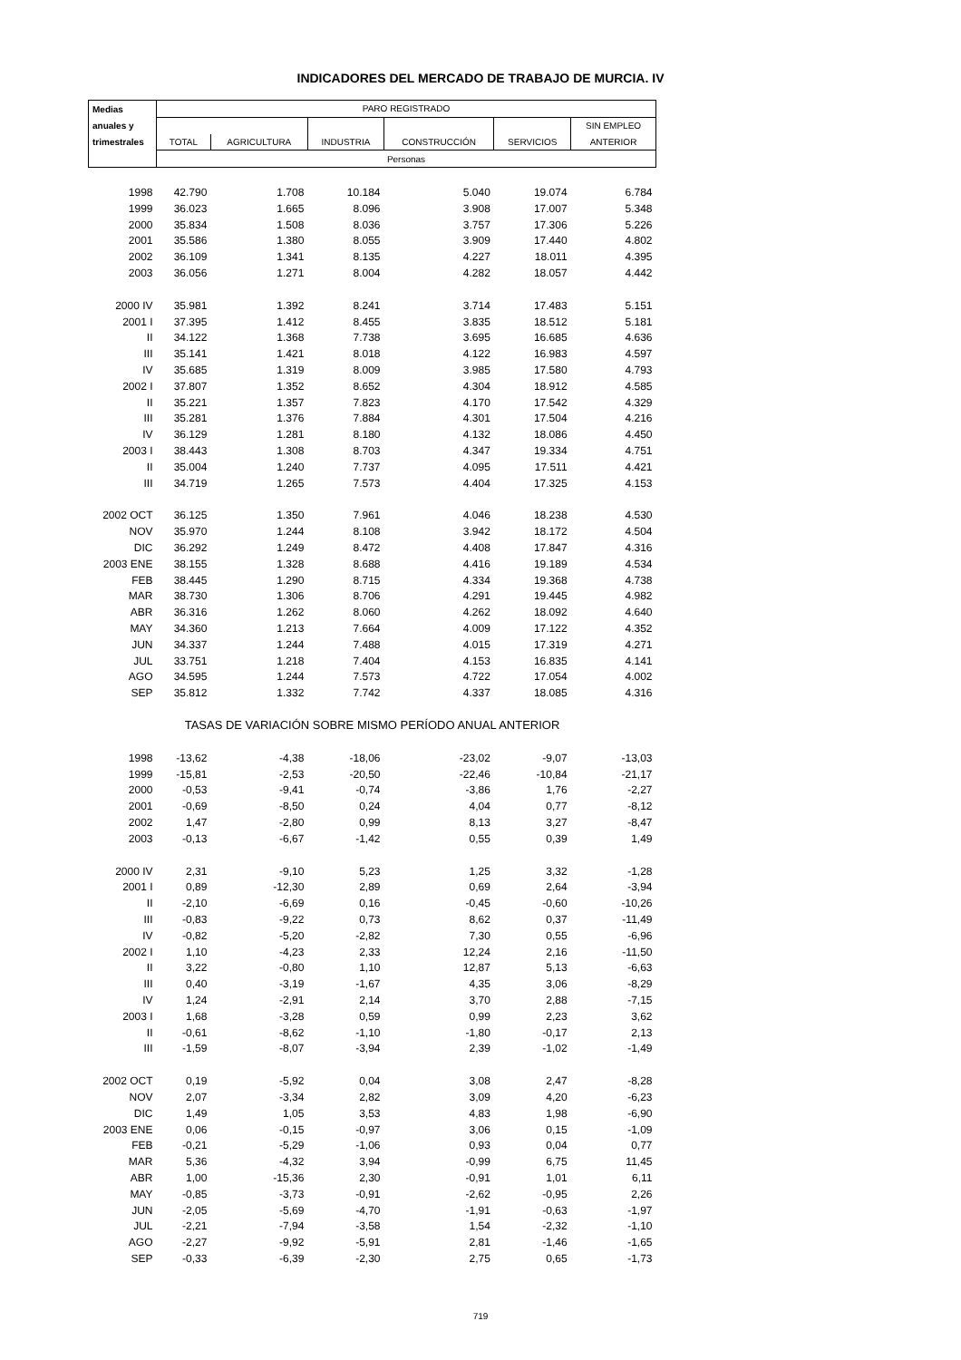INDICADORES DEL MERCADO DE TRABAJO DE MURCIA. IV
| Medias | PARO REGISTRADO | | | | | |
| --- | --- | --- | --- | --- | --- | --- |
| anuales y | | | | | | SIN EMPLEO |
| trimestrales | TOTAL | AGRICULTURA | INDUSTRIA | CONSTRUCCIÓN | SERVICIOS | ANTERIOR |
| | Personas | | | | | |
| 1998 | 42.790 | 1.708 | 10.184 | 5.040 | 19.074 | 6.784 |
| 1999 | 36.023 | 1.665 | 8.096 | 3.908 | 17.007 | 5.348 |
| 2000 | 35.834 | 1.508 | 8.036 | 3.757 | 17.306 | 5.226 |
| 2001 | 35.586 | 1.380 | 8.055 | 3.909 | 17.440 | 4.802 |
| 2002 | 36.109 | 1.341 | 8.135 | 4.227 | 18.011 | 4.395 |
| 2003 | 36.056 | 1.271 | 8.004 | 4.282 | 18.057 | 4.442 |
| 2000 IV | 35.981 | 1.392 | 8.241 | 3.714 | 17.483 | 5.151 |
| 2001 I | 37.395 | 1.412 | 8.455 | 3.835 | 18.512 | 5.181 |
| II | 34.122 | 1.368 | 7.738 | 3.695 | 16.685 | 4.636 |
| III | 35.141 | 1.421 | 8.018 | 4.122 | 16.983 | 4.597 |
| IV | 35.685 | 1.319 | 8.009 | 3.985 | 17.580 | 4.793 |
| 2002 I | 37.807 | 1.352 | 8.652 | 4.304 | 18.912 | 4.585 |
| II | 35.221 | 1.357 | 7.823 | 4.170 | 17.542 | 4.329 |
| III | 35.281 | 1.376 | 7.884 | 4.301 | 17.504 | 4.216 |
| IV | 36.129 | 1.281 | 8.180 | 4.132 | 18.086 | 4.450 |
| 2003 I | 38.443 | 1.308 | 8.703 | 4.347 | 19.334 | 4.751 |
| II | 35.004 | 1.240 | 7.737 | 4.095 | 17.511 | 4.421 |
| III | 34.719 | 1.265 | 7.573 | 4.404 | 17.325 | 4.153 |
| 2002 OCT | 36.125 | 1.350 | 7.961 | 4.046 | 18.238 | 4.530 |
| NOV | 35.970 | 1.244 | 8.108 | 3.942 | 18.172 | 4.504 |
| DIC | 36.292 | 1.249 | 8.472 | 4.408 | 17.847 | 4.316 |
| 2003 ENE | 38.155 | 1.328 | 8.688 | 4.416 | 19.189 | 4.534 |
| FEB | 38.445 | 1.290 | 8.715 | 4.334 | 19.368 | 4.738 |
| MAR | 38.730 | 1.306 | 8.706 | 4.291 | 19.445 | 4.982 |
| ABR | 36.316 | 1.262 | 8.060 | 4.262 | 18.092 | 4.640 |
| MAY | 34.360 | 1.213 | 7.664 | 4.009 | 17.122 | 4.352 |
| JUN | 34.337 | 1.244 | 7.488 | 4.015 | 17.319 | 4.271 |
| JUL | 33.751 | 1.218 | 7.404 | 4.153 | 16.835 | 4.141 |
| AGO | 34.595 | 1.244 | 7.573 | 4.722 | 17.054 | 4.002 |
| SEP | 35.812 | 1.332 | 7.742 | 4.337 | 18.085 | 4.316 |
| TASAS DE VARIACIÓN SOBRE MISMO PERÍODO ANUAL ANTERIOR | | | | | | |
| 1998 | -13,62 | -4,38 | -18,06 | -23,02 | -9,07 | -13,03 |
| 1999 | -15,81 | -2,53 | -20,50 | -22,46 | -10,84 | -21,17 |
| 2000 | -0,53 | -9,41 | -0,74 | -3,86 | 1,76 | -2,27 |
| 2001 | -0,69 | -8,50 | 0,24 | 4,04 | 0,77 | -8,12 |
| 2002 | 1,47 | -2,80 | 0,99 | 8,13 | 3,27 | -8,47 |
| 2003 | -0,13 | -6,67 | -1,42 | 0,55 | 0,39 | 1,49 |
| 2000 IV | 2,31 | -9,10 | 5,23 | 1,25 | 3,32 | -1,28 |
| 2001 I | 0,89 | -12,30 | 2,89 | 0,69 | 2,64 | -3,94 |
| II | -2,10 | -6,69 | 0,16 | -0,45 | -0,60 | -10,26 |
| III | -0,83 | -9,22 | 0,73 | 8,62 | 0,37 | -11,49 |
| IV | -0,82 | -5,20 | -2,82 | 7,30 | 0,55 | -6,96 |
| 2002 I | 1,10 | -4,23 | 2,33 | 12,24 | 2,16 | -11,50 |
| II | 3,22 | -0,80 | 1,10 | 12,87 | 5,13 | -6,63 |
| III | 0,40 | -3,19 | -1,67 | 4,35 | 3,06 | -8,29 |
| IV | 1,24 | -2,91 | 2,14 | 3,70 | 2,88 | -7,15 |
| 2003 I | 1,68 | -3,28 | 0,59 | 0,99 | 2,23 | 3,62 |
| II | -0,61 | -8,62 | -1,10 | -1,80 | -0,17 | 2,13 |
| III | -1,59 | -8,07 | -3,94 | 2,39 | -1,02 | -1,49 |
| 2002 OCT | 0,19 | -5,92 | 0,04 | 3,08 | 2,47 | -8,28 |
| NOV | 2,07 | -3,34 | 2,82 | 3,09 | 4,20 | -6,23 |
| DIC | 1,49 | 1,05 | 3,53 | 4,83 | 1,98 | -6,90 |
| 2003 ENE | 0,06 | -0,15 | -0,97 | 3,06 | 0,15 | -1,09 |
| FEB | -0,21 | -5,29 | -1,06 | 0,93 | 0,04 | 0,77 |
| MAR | 5,36 | -4,32 | 3,94 | -0,99 | 6,75 | 11,45 |
| ABR | 1,00 | -15,36 | 2,30 | -0,91 | 1,01 | 6,11 |
| MAY | -0,85 | -3,73 | -0,91 | -2,62 | -0,95 | 2,26 |
| JUN | -2,05 | -5,69 | -4,70 | -1,91 | -0,63 | -1,97 |
| JUL | -2,21 | -7,94 | -3,58 | 1,54 | -2,32 | -1,10 |
| AGO | -2,27 | -9,92 | -5,91 | 2,81 | -1,46 | -1,65 |
| SEP | -0,33 | -6,39 | -2,30 | 2,75 | 0,65 | -1,73 |
719